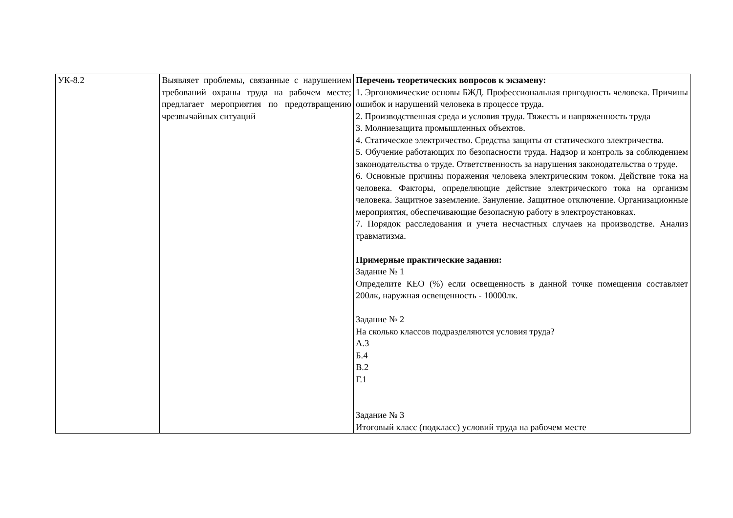| УК-8.2 | Выявляет проблемы, связанные с нарушением требований охраны труда на рабочем месте; предлагает мероприятия по предотвращению чрезвычайных ситуаций | Перечень теоретических вопросов к экзамену: 1. Эргономические основы БЖД. Профессиональная пригодность человека. Причины ошибок и нарушений человека в процессе труда. 2. Производственная среда и условия труда. Тяжесть и напряженность труда 3. Молниезащита промышленных объектов. 4. Статическое электричество. Средства защиты от статического электричества. 5. Обучение работающих по безопасности труда. Надзор и контроль за соблюдением законодательства о труде. Ответственность за нарушения законодательства о труде. 6. Основные причины поражения человека электрическим током. Действие тока на человека. Факторы, определяющие действие электрического тока на организм человека. Защитное заземление. Зануление. Защитное отключение. Организационные мероприятия, обеспечивающие безопасную работу в электроустановках. 7. Порядок расследования и учета несчастных случаев на производстве. Анализ травматизма. Примерные практические задания: Задание № 1 Определите КЕО (%) если освещенность в данной точке помещения составляет 200лк, наружная освещенность - 10000лк. Задание № 2 На сколько классов подразделяются условия труда? А.3 Б.4 В.2 Г.1 Задание № 3 Итоговый класс (подкласс) условий труда на рабочем месте |